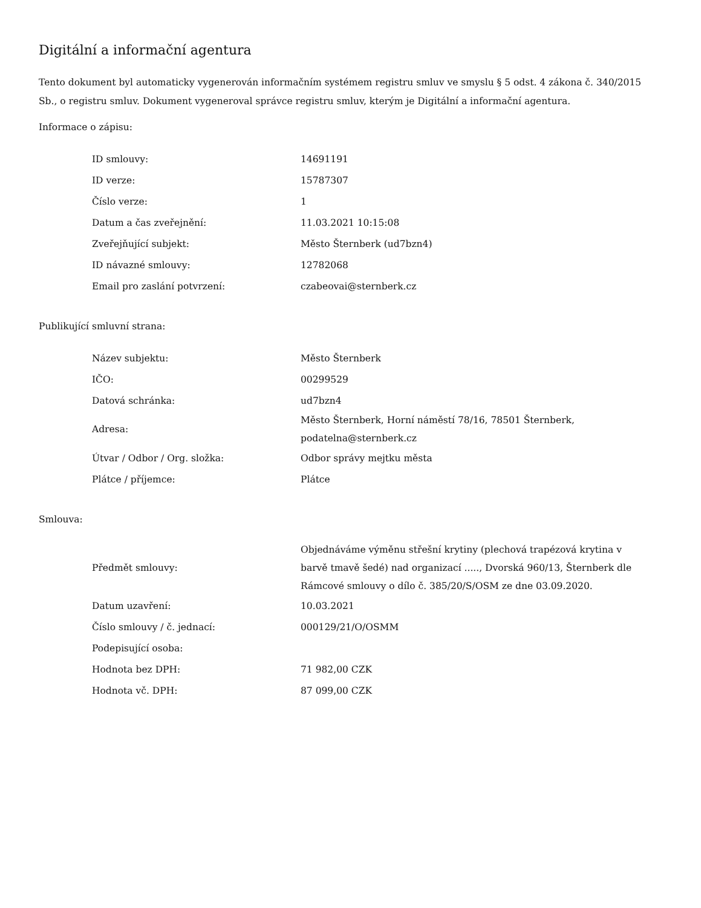Digitální a informační agentura
Tento dokument byl automaticky vygenerován informačním systémem registru smluv ve smyslu § 5 odst. 4 zákona č. 340/2015 Sb., o registru smluv. Dokument vygeneroval správce registru smluv, kterým je Digitální a informační agentura.
Informace o zápisu:
| ID smlouvy: | 14691191 |
| ID verze: | 15787307 |
| Číslo verze: | 1 |
| Datum a čas zveřejnění: | 11.03.2021 10:15:08 |
| Zveřejňující subjekt: | Město Šternberk (ud7bzn4) |
| ID návazné smlouvy: | 12782068 |
| Email pro zaslání potvrzení: | czabeovai@sternberk.cz |
Publikující smluvní strana:
| Název subjektu: | Město Šternberk |
| IČO: | 00299529 |
| Datová schránka: | ud7bzn4 |
| Adresa: | Město Šternberk, Horní náměstí 78/16, 78501 Šternberk, podatelna@sternberk.cz |
| Útvar / Odbor / Org. složka: | Odbor správy mejtku města |
| Plátce / příjemce: | Plátce |
Smlouva:
| Předmět smlouvy: | Objednáváme výměnu střešní krytiny (plechová trapézová krytina v barvě tmavě šedé) nad organizací ....., Dvorská 960/13, Šternberk dle Rámcové smlouvy o dílo č. 385/20/S/OSM ze dne 03.09.2020. |
| Datum uzavření: | 10.03.2021 |
| Číslo smlouvy / č. jednací: | 000129/21/O/OSMM |
| Podepisující osoba: | |
| Hodnota bez DPH: | 71 982,00 CZK |
| Hodnota vč. DPH: | 87 099,00 CZK |